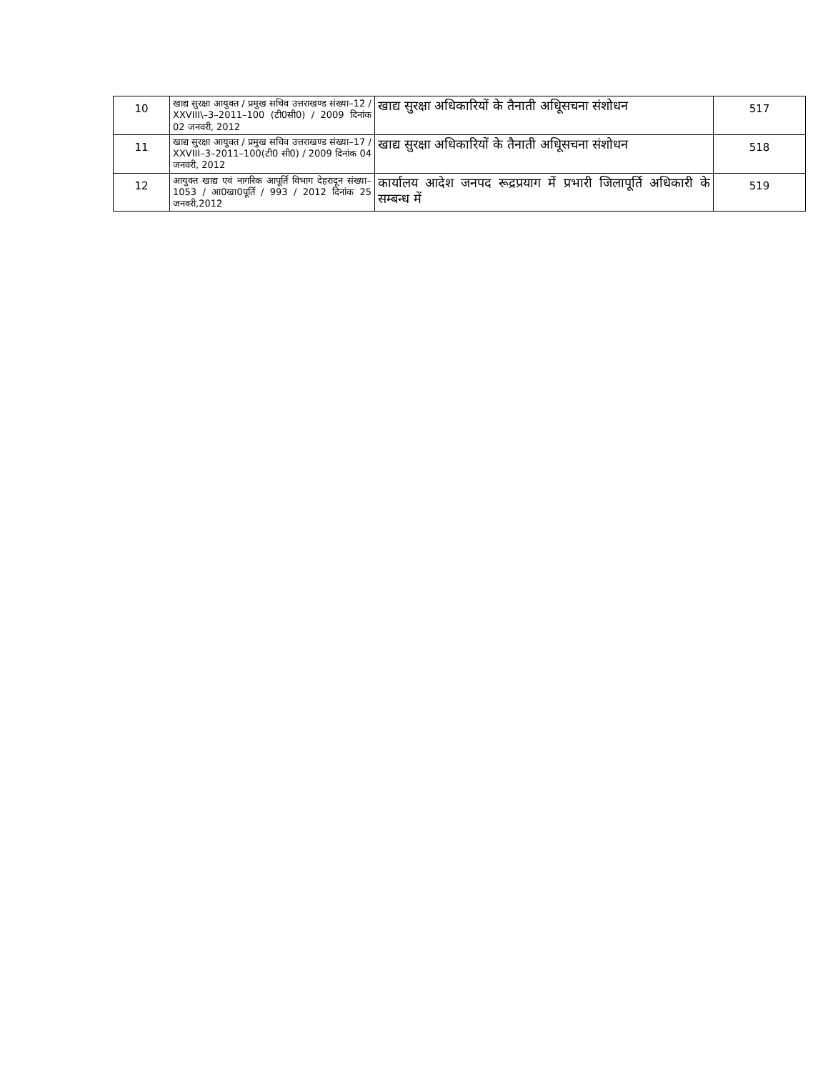| 10 | खाद्य सुरक्षा आयुक्त / प्रमुख सचिव उत्तराखण्ड संख्या–12 / XXVIII\–3–2011–100 (टी0सी0) / 2009 दिनांक 02 जनवरी, 2012 | खाद्य सुरक्षा अधिकारियों के तैनाती अधिूसचना संशोधन | 517 |
| 11 | खाद्य सुरक्षा आयुक्त / प्रमुख सचिव उत्तराखण्ड संख्या–17 / XXVIII–3–2011–100(टी0 सी0) / 2009 दिनांक 04 जनवरी, 2012 | खाद्य सुरक्षा अधिकारियों के तैनाती अधिूसचना संशोधन | 518 |
| 12 | आयुक्त खाद्य एवं नागरिक आपूर्ति विभाग देहरादून संख्या–1053 / आ0खा0पूर्ति / 993 / 2012 दिनांक 25 जनवरी,2012 | कार्यालय आदेश जनपद रूद्रप्रयाग में प्रभारी जिलापूर्ति अधिकारी के सम्बन्ध में | 519 |